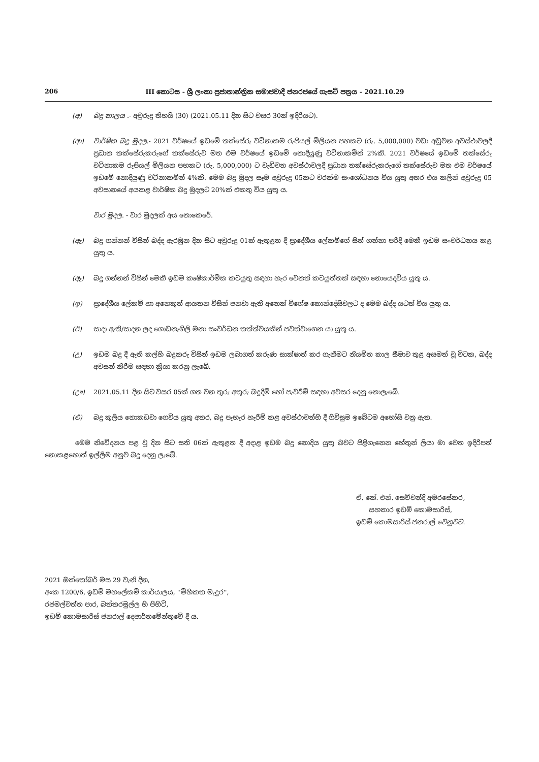206 III කොටස - ශ්‍රී ලංකා ප්‍රජාතාන්ත්‍රික සමාජවාදී ජනරජයේ ගැසට් පත්‍රය - 2021.10.29
(අ) බදු කාලය .- අවුරුදු තිහයි (30) (2021.05.11 දින සිට වසර 30ක් ඉදිරියට).
(ආ) වාර්ෂික බදු මුදල.- 2021 වර්ෂයේ ඉඩමේ තක්සේරු වටිනාකම රුපියල් මිලියන පහකට (රු. 5,000,000) වඩා අඩුවන අවස්ථාවලදී ප්‍රධාන තක්සේරුකරුගේ තක්සේරුව මත එම වර්ෂයේ ඉඩමේ නොදියුණු වටිනාකමින් 2%කි. 2021 වර්ෂයේ ඉඩමේ තක්සේරු වටිනාකම රුපියල් මිලියන පහකට (රු. 5,000,000) ට වැඩිවන අවස්ථාවලදී ප්‍රධාන තක්සේරුකරුගේ තක්සේරුව මත එම වර්ෂයේ ඉඩමේ නොදියුණු වටිනාකමින් 4%කි. මෙම බදු මුදල සෑම අවුරුදු 05කට වරක්ම සංශෝධනය විය යුතු අතර එය කලින් අවුරුදු 05 අවසානයේ අයකළ වාර්ෂික බදු මුදලට 20%ක් එකතු විය යුතු ය.
වාර මුදල. - වාර මුදලක් අය නොකෙරේ.
(ඇ) බදු ගන්නන් විසින් බද්ද ඇරඹුන දින සිට අවුරුදු 01ක් ඇතුළත දී ප්‍රාදේශීය ලේකම්ගේ සිත් ගන්නා පරිදි මෙකී ඉඩම සංවර්ධනය කළ යුතු ය.
(ඈ) බදු ගන්නන් විසින් මෙකී ඉඩම කෘෂිකාර්මික කටයුතු සඳහා හැර වෙනත් කටයුත්තක් සඳහා නොයෙදවිය යුතු ය.
(ඉ) ප්‍රාදේශීය ලේකම් හා අනෙකුත් ආයතන විසින් පනවා ඇති අනෙක් විශේෂ කොන්දේසිවලට ද මෙම බද්ද යටත් විය යුතු ය.
(ඊ) සාදා ඇති/සාදන ලද ගොඩනැගිලි මනා සංවර්ධන තත්ත්වයකින් පවත්වාගෙන යා යුතු ය.
(උ) ඉඩම බදු දී ඇති කල්හි බදුකරු විසින් ඉඩම ලබාගත් කරුණ සාක්ෂාත් කර ගැනීමට නියමිත කාල සීමාව තුළ අසමත් වූ විටක, බද්ද අවසන් කිරීම සඳහා ක්‍රියා කරනු ලැබේ.
(ඌ) 2021.05.11 දින සිට වසර 05ක් ගත වන තුරු අතුරු බදුදීම් හෝ පැවරීම් සඳහා අවසර දෙනු නොලැබේ.
(එ) බදු කුලිය නොකඩවා ගෙවිය යුතු අතර, බදු පැහැර හැරීම් කළ අවස්ථාවන්හි දී ගිවිසුම ඉබේටම අහෝසි වනු ඇත.
මෙම නිවේදනය පළ වූ දින සිට සති 06ක් ඇතුළත දී අදාළ ඉඩම බදු නොදිය යුතු බවට පිළිගැනෙන හේතුන් ලියා මා වෙත ඉදිරිපත් නොකළහොත් ඉල්ලීම අනුව බදු දෙනු ලැබේ.
ඒ. කේ. එන්. සෙව්වන්දි අමරසේකර,
සහකාර ඉඩම් කොමසාරිස්,
ඉඩම් කොමසාරිස් ජනරාල් වෙනුවට.
2021 ඔක්තෝබර් මස 29 වැනි දින,
අංක 1200/6, ඉඩම් මහලේකම් කාර්යාලය, ''මිහිකත මැදුර'',
රජමල්වත්ත පාර, බත්තරමුල්ල හි පිහිටි,
ඉඩම් කොමසාරිස් ජනරාල් දෙපාර්තමේන්තුවේ දී ය.